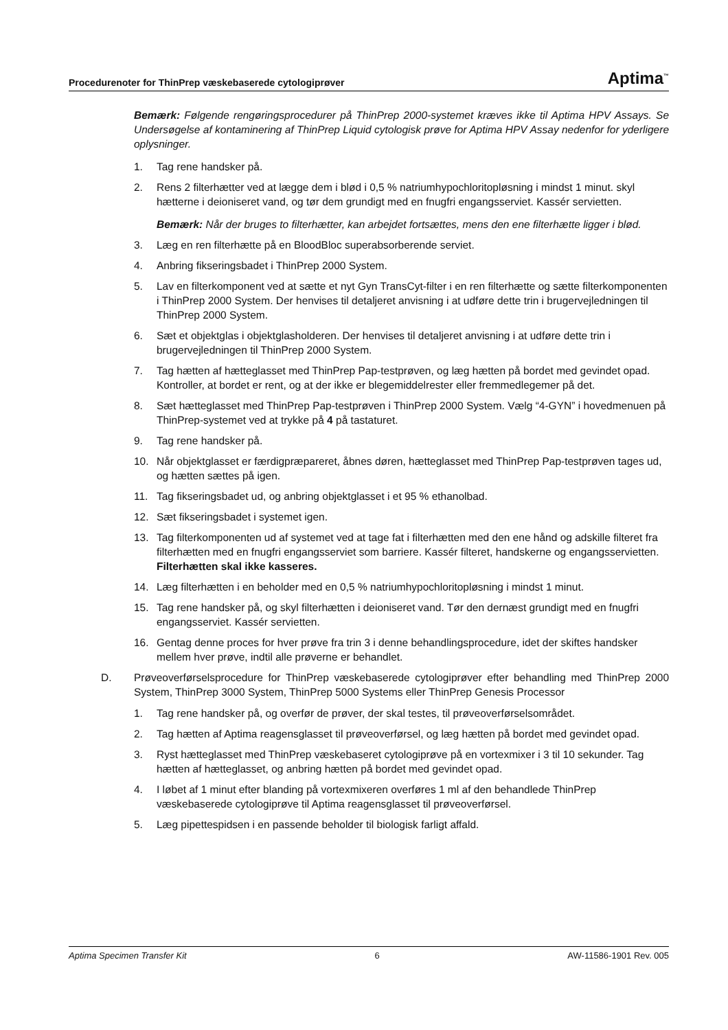Procedurenoter for ThinPrep væskebaserede cytologiprøver Aptima<sup>™</sup>
Bemærk: Følgende rengøringsprocedurer på ThinPrep 2000-systemet kræves ikke til Aptima HPV Assays. Se Undersøgelse af kontaminering af ThinPrep Liquid cytologisk prøve for Aptima HPV Assay nedenfor for yderligere oplysninger.
1. Tag rene handsker på.
2. Rens 2 filterhætter ved at lægge dem i blød i 0,5 % natriumhypochloritopløsning i mindst 1 minut. skyl hætterne i deioniseret vand, og tør dem grundigt med en fnugfri engangsserviet. Kassér servietten.
Bemærk: Når der bruges to filterhætter, kan arbejdet fortsættes, mens den ene filterhætte ligger i blød.
3. Læg en ren filterhætte på en BloodBloc superabsorberende serviet.
4. Anbring fikseringsbadet i ThinPrep 2000 System.
5. Lav en filterkomponent ved at sætte et nyt Gyn TransCyt-filter i en ren filterhætte og sætte filterkomponenten i ThinPrep 2000 System. Der henvises til detaljeret anvisning i at udføre dette trin i brugervejledningen til ThinPrep 2000 System.
6. Sæt et objektglas i objektglasholderen. Der henvises til detaljeret anvisning i at udføre dette trin i brugervejledningen til ThinPrep 2000 System.
7. Tag hætten af hætteglasset med ThinPrep Pap-testprøven, og læg hætten på bordet med gevindet opad. Kontroller, at bordet er rent, og at der ikke er blegemiddelrester eller fremmedlegemer på det.
8. Sæt hætteglasset med ThinPrep Pap-testprøven i ThinPrep 2000 System. Vælg “4-GYN” i hovedmenuen på ThinPrep-systemet ved at trykke på 4 på tastaturet.
9. Tag rene handsker på.
10. Når objektglasset er færdigpræpareret, åbnes døren, hætteglasset med ThinPrep Pap-testprøven tages ud, og hætten sættes på igen.
11. Tag fikseringsbadet ud, og anbring objektglasset i et 95 % ethanolbad.
12. Sæt fikseringsbadet i systemet igen.
13. Tag filterkomponenten ud af systemet ved at tage fat i filterhætten med den ene hånd og adskille filteret fra filterhætten med en fnugfri engangsserviet som barriere. Kassér filteret, handskerne og engangsservietten. Filterhætten skal ikke kasseres.
14. Læg filterhætten i en beholder med en 0,5 % natriumhypochloritopløsning i mindst 1 minut.
15. Tag rene handsker på, og skyl filterhætten i deioniseret vand. Tør den dernæst grundigt med en fnugfri engangsserviet. Kassér servietten.
16. Gentag denne proces for hver prøve fra trin 3 i denne behandlingsprocedure, idet der skiftes handsker mellem hver prøve, indtil alle prøverne er behandlet.
D. Prøveoverførselsprocedure for ThinPrep væskebaserede cytologiprøver efter behandling med ThinPrep 2000 System, ThinPrep 3000 System, ThinPrep 5000 Systems eller ThinPrep Genesis Processor
1. Tag rene handsker på, og overfør de prøver, der skal testes, til prøveoverførselsområdet.
2. Tag hætten af Aptima reagensglasset til prøveoverførsel, og læg hætten på bordet med gevindet opad.
3. Ryst hætteglasset med ThinPrep væskebaseret cytologiprøve på en vortexmixer i 3 til 10 sekunder. Tag hætten af hætteglasset, og anbring hætten på bordet med gevindet opad.
4. I løbet af 1 minut efter blanding på vortexmixeren overføres 1 ml af den behandlede ThinPrep væskebaserede cytologiprøve til Aptima reagensglasset til prøveoverførsel.
5. Læg pipettespidsen i en passende beholder til biologisk farligt affald.
Aptima Specimen Transfer Kit 6 AW-11586-1901 Rev. 005